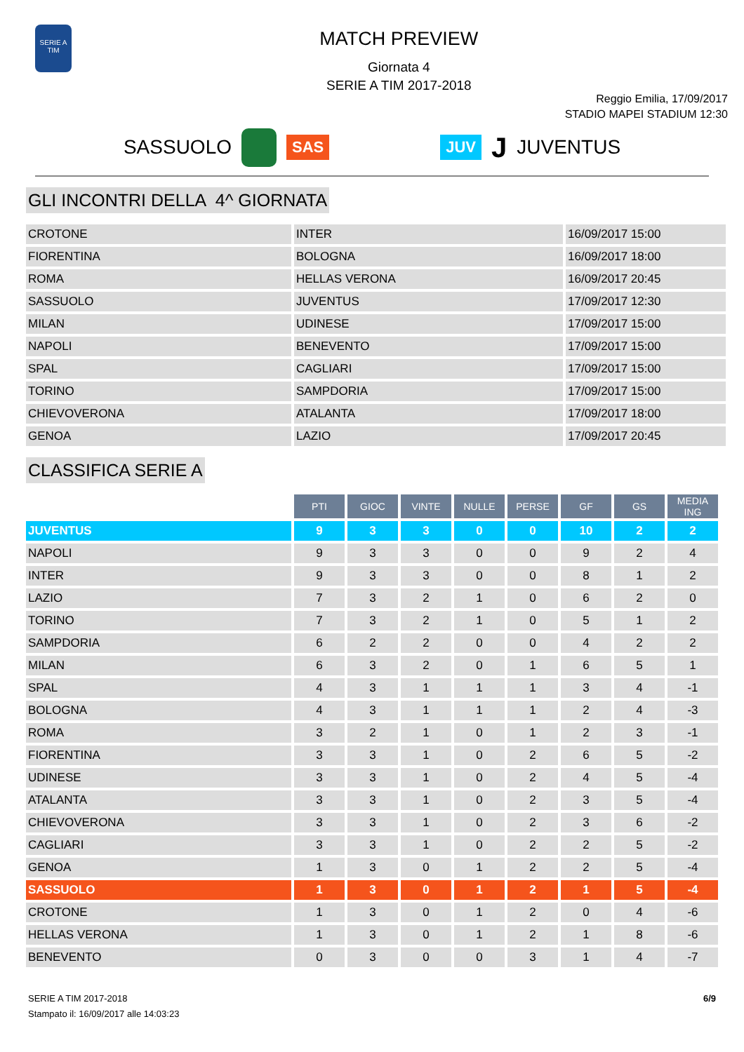SERIE A
TIM
MATCH PREVIEW
Giornata 4
SERIE A TIM 2017-2018
Reggio Emilia, 17/09/2017
STADIO MAPEI STADIUM 12:30
SASSUOLO SAS JUV J JUVENTUS
GLI INCONTRI DELLA 4^ GIORNATA
| CROTONE | INTER | 16/09/2017 15:00 |
| FIORENTINA | BOLOGNA | 16/09/2017 18:00 |
| ROMA | HELLAS VERONA | 16/09/2017 20:45 |
| SASSUOLO | JUVENTUS | 17/09/2017 12:30 |
| MILAN | UDINESE | 17/09/2017 15:00 |
| NAPOLI | BENEVENTO | 17/09/2017 15:00 |
| SPAL | CAGLIARI | 17/09/2017 15:00 |
| TORINO | SAMPDORIA | 17/09/2017 15:00 |
| CHIEVOVERONA | ATALANTA | 17/09/2017 18:00 |
| GENOA | LAZIO | 17/09/2017 20:45 |
CLASSIFICA SERIE A
| | PTI | GIOC | VINTE | NULLE | PERSE | GF | GS | MEDIA ING |
| JUVENTUS | 9 | 3 | 3 | 0 | 0 | 10 | 2 | 2 |
| NAPOLI | 9 | 3 | 3 | 0 | 0 | 9 | 2 | 4 |
| INTER | 9 | 3 | 3 | 0 | 0 | 8 | 1 | 2 |
| LAZIO | 7 | 3 | 2 | 1 | 0 | 6 | 2 | 0 |
| TORINO | 7 | 3 | 2 | 1 | 0 | 5 | 1 | 2 |
| SAMPDORIA | 6 | 2 | 2 | 0 | 0 | 4 | 2 | 2 |
| MILAN | 6 | 3 | 2 | 0 | 1 | 6 | 5 | 1 |
| SPAL | 4 | 3 | 1 | 1 | 1 | 3 | 4 | -1 |
| BOLOGNA | 4 | 3 | 1 | 1 | 1 | 2 | 4 | -3 |
| ROMA | 3 | 2 | 1 | 0 | 1 | 2 | 3 | -1 |
| FIORENTINA | 3 | 3 | 1 | 0 | 2 | 6 | 5 | -2 |
| UDINESE | 3 | 3 | 1 | 0 | 2 | 4 | 5 | -4 |
| ATALANTA | 3 | 3 | 1 | 0 | 2 | 3 | 5 | -4 |
| CHIEVOVERONA | 3 | 3 | 1 | 0 | 2 | 3 | 6 | -2 |
| CAGLIARI | 3 | 3 | 1 | 0 | 2 | 2 | 5 | -2 |
| GENOA | 1 | 3 | 0 | 1 | 2 | 2 | 5 | -4 |
| SASSUOLO | 1 | 3 | 0 | 1 | 2 | 1 | 5 | -4 |
| CROTONE | 1 | 3 | 0 | 1 | 2 | 0 | 4 | -6 |
| HELLAS VERONA | 1 | 3 | 0 | 1 | 2 | 1 | 8 | -6 |
| BENEVENTO | 0 | 3 | 0 | 0 | 3 | 1 | 4 | -7 |
SERIE A TIM 2017-2018
Stampato il: 16/09/2017 alle 14:03:23
6/9